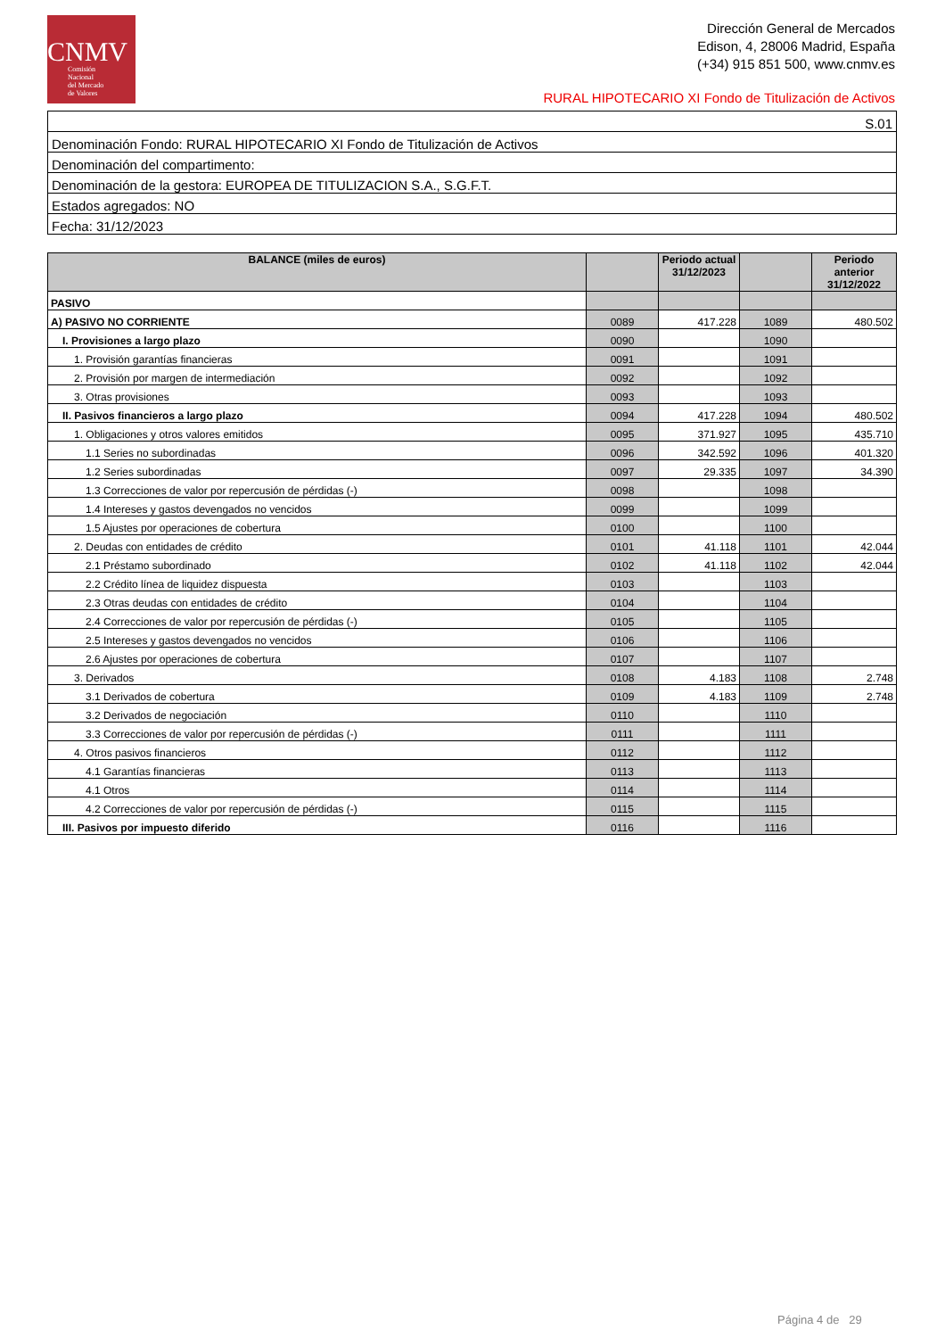CNMV
Comisión
Nacional
del Mercado
de Valores
Dirección General de Mercados
Edison, 4, 28006 Madrid, España
(+34) 915 851 500, www.cnmv.es
RURAL HIPOTECARIO XI Fondo de Titulización de Activos
| S.01 |
| Denominación Fondo: RURAL HIPOTECARIO XI Fondo de Titulización de Activos |
| Denominación del compartimento: |
| Denominación de la gestora: EUROPEA DE TITULIZACION S.A., S.G.F.T. |
| Estados agregados: NO |
| Fecha: 31/12/2023 |
| BALANCE (miles de euros) | | Periodo actual 31/12/2023 | | Periodo anterior 31/12/2022 |
| --- | --- | --- | --- | --- |
| PASIVO | | | | |
| A) PASIVO NO CORRIENTE | 0089 | 417.228 | 1089 | 480.502 |
| I. Provisiones a largo plazo | 0090 | | 1090 | |
| 1. Provisión garantías financieras | 0091 | | 1091 | |
| 2. Provisión por margen de intermediación | 0092 | | 1092 | |
| 3. Otras provisiones | 0093 | | 1093 | |
| II. Pasivos financieros a largo plazo | 0094 | 417.228 | 1094 | 480.502 |
| 1. Obligaciones y otros valores emitidos | 0095 | 371.927 | 1095 | 435.710 |
| 1.1 Series no subordinadas | 0096 | 342.592 | 1096 | 401.320 |
| 1.2 Series subordinadas | 0097 | 29.335 | 1097 | 34.390 |
| 1.3 Correcciones de valor por repercusión de pérdidas (-) | 0098 | | 1098 | |
| 1.4 Intereses y gastos devengados no vencidos | 0099 | | 1099 | |
| 1.5 Ajustes por operaciones de cobertura | 0100 | | 1100 | |
| 2. Deudas con entidades de crédito | 0101 | 41.118 | 1101 | 42.044 |
| 2.1 Préstamo subordinado | 0102 | 41.118 | 1102 | 42.044 |
| 2.2 Crédito línea de liquidez dispuesta | 0103 | | 1103 | |
| 2.3 Otras deudas con entidades de crédito | 0104 | | 1104 | |
| 2.4 Correcciones de valor por repercusión de pérdidas (-) | 0105 | | 1105 | |
| 2.5 Intereses y gastos devengados no vencidos | 0106 | | 1106 | |
| 2.6 Ajustes por operaciones de cobertura | 0107 | | 1107 | |
| 3. Derivados | 0108 | 4.183 | 1108 | 2.748 |
| 3.1 Derivados de cobertura | 0109 | 4.183 | 1109 | 2.748 |
| 3.2 Derivados de negociación | 0110 | | 1110 | |
| 3.3 Correcciones de valor por repercusión de pérdidas (-) | 0111 | | 1111 | |
| 4. Otros pasivos financieros | 0112 | | 1112 | |
| 4.1 Garantías financieras | 0113 | | 1113 | |
| 4.1 Otros | 0114 | | 1114 | |
| 4.2 Correcciones de valor por repercusión de pérdidas (-) | 0115 | | 1115 | |
| III. Pasivos por impuesto diferido | 0116 | | 1116 | |
Página 4 de 29